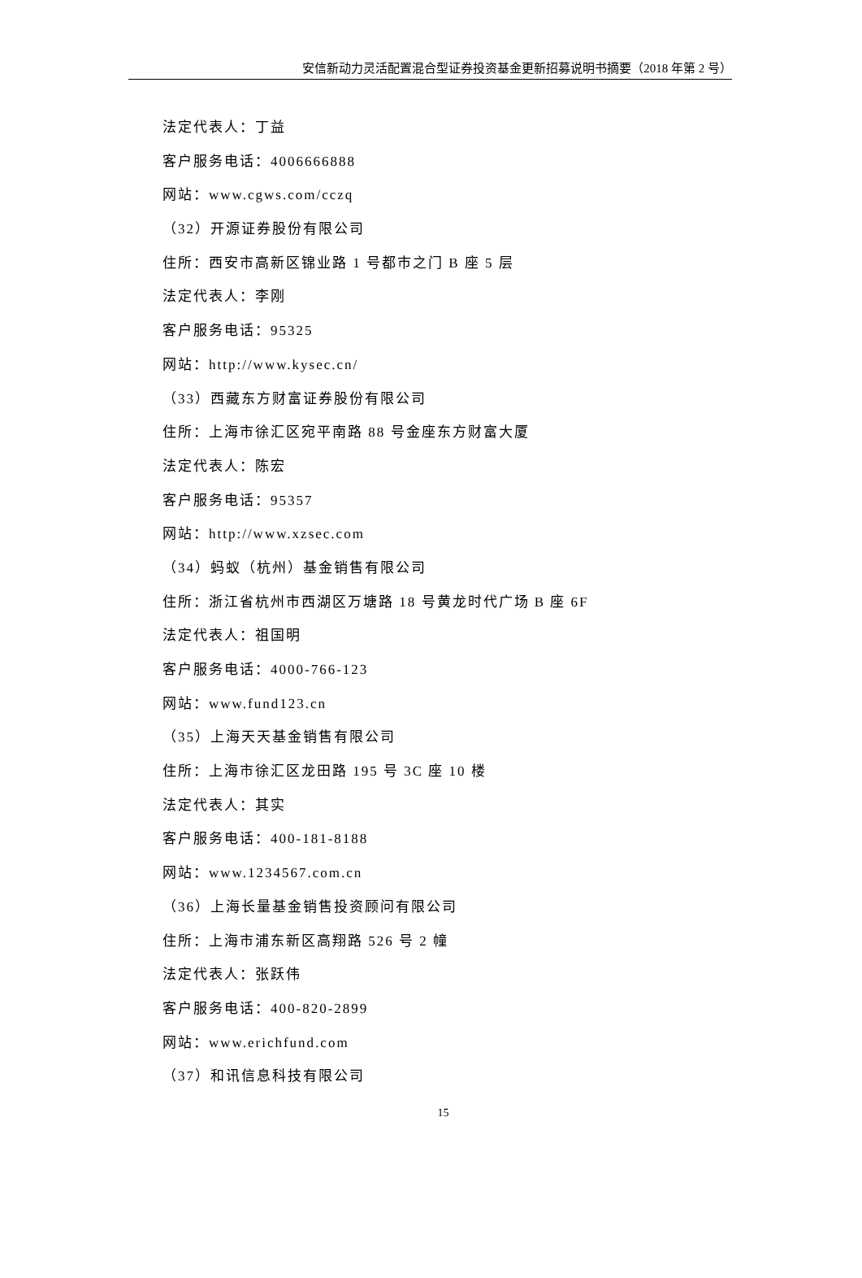安信新动力灵活配置混合型证券投资基金更新招募说明书摘要（2018 年第 2 号）
法定代表人：丁益
客户服务电话：4006666888
网站：www.cgws.com/cczq
（32）开源证券股份有限公司
住所：西安市高新区锦业路 1 号都市之门 B 座 5 层
法定代表人：李刚
客户服务电话：95325
网站：http://www.kysec.cn/
（33）西藏东方财富证券股份有限公司
住所：上海市徐汇区宛平南路 88 号金座东方财富大厦
法定代表人：陈宏
客户服务电话：95357
网站：http://www.xzsec.com
（34）蚂蚁（杭州）基金销售有限公司
住所：浙江省杭州市西湖区万塘路 18 号黄龙时代广场 B 座 6F
法定代表人：祖国明
客户服务电话：4000-766-123
网站：www.fund123.cn
（35）上海天天基金销售有限公司
住所：上海市徐汇区龙田路 195 号 3C 座 10 楼
法定代表人：其实
客户服务电话：400-181-8188
网站：www.1234567.com.cn
（36）上海长量基金销售投资顾问有限公司
住所：上海市浦东新区高翔路 526 号 2 幢
法定代表人：张跃伟
客户服务电话：400-820-2899
网站：www.erichfund.com
（37）和讯信息科技有限公司
15